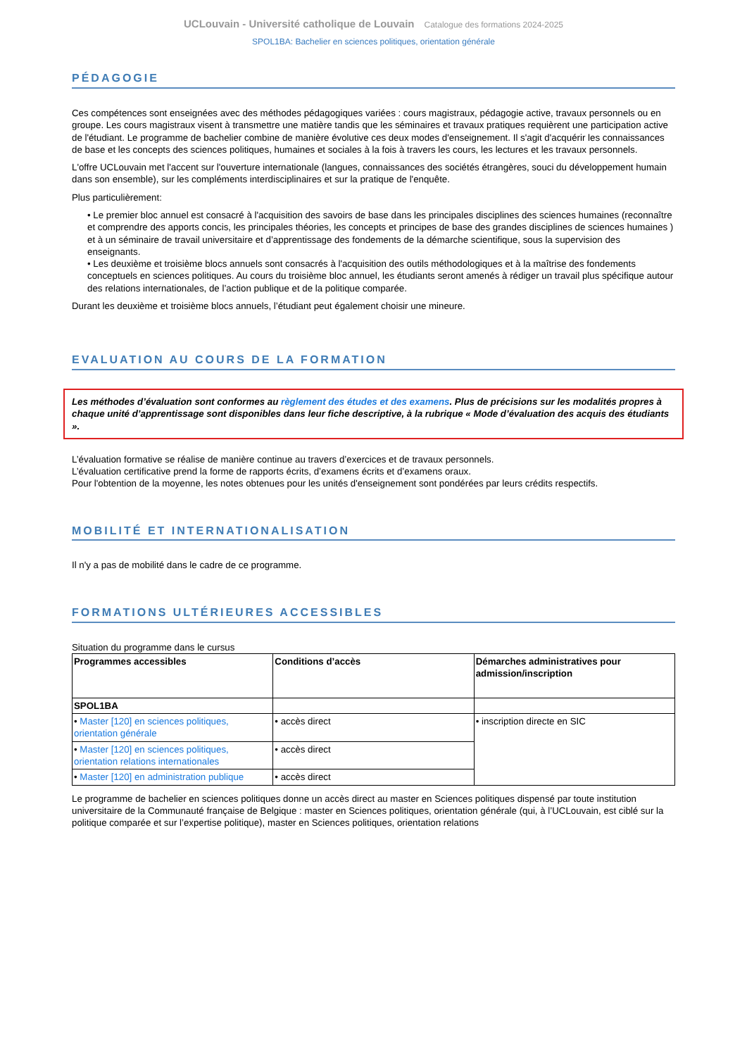UCLouvain - Université catholique de Louvain Catalogue des formations 2024-2025
SPOL1BA: Bachelier en sciences politiques, orientation générale
PÉDAGOGIE
Ces compétences sont enseignées avec des méthodes pédagogiques variées : cours magistraux, pédagogie active, travaux personnels ou en groupe. Les cours magistraux visent à transmettre une matière tandis que les séminaires et travaux pratiques requièrent une participation active de l'étudiant. Le programme de bachelier combine de manière évolutive ces deux modes d'enseignement. Il s'agit d'acquérir les connaissances de base et les concepts des sciences politiques, humaines et sociales à la fois à travers les cours, les lectures et les travaux personnels.
L'offre UCLouvain met l'accent sur l'ouverture internationale (langues, connaissances des sociétés étrangères, souci du développement humain dans son ensemble), sur les compléments interdisciplinaires et sur la pratique de l'enquête.
Plus particulièrement:
• Le premier bloc annuel est consacré à l'acquisition des savoirs de base dans les principales disciplines des sciences humaines (reconnaître et comprendre des apports concis, les principales théories, les concepts et principes de base des grandes disciplines de sciences humaines ) et à un séminaire de travail universitaire et d’apprentissage des fondements de la démarche scientifique, sous la supervision des enseignants.
• Les deuxième et troisième blocs annuels sont consacrés à l'acquisition des outils méthodologiques et à la maîtrise des fondements conceptuels en sciences politiques. Au cours du troisième bloc annuel, les étudiants seront amenés à rédiger un travail plus spécifique autour des relations internationales, de l’action publique et de la politique comparée.
Durant les deuxième et troisième blocs annuels, l’étudiant peut également choisir une mineure.
EVALUATION AU COURS DE LA FORMATION
Les méthodes d’évaluation sont conformes au règlement des études et des examens. Plus de précisions sur les modalités propres à chaque unité d’apprentissage sont disponibles dans leur fiche descriptive, à la rubrique « Mode d’évaluation des acquis des étudiants ».
L’évaluation formative se réalise de manière continue au travers d’exercices et de travaux personnels.
L’évaluation certificative prend la forme de rapports écrits, d’examens écrits et d’examens oraux.
Pour l'obtention de la moyenne, les notes obtenues pour les unités d'enseignement sont pondérées par leurs crédits respectifs.
MOBILITÉ ET INTERNATIONALISATION
Il n'y a pas de mobilité dans le cadre de ce programme.
FORMATIONS ULTÉRIEURES ACCESSIBLES
Situation du programme dans le cursus
| Programmes accessibles | Conditions d’accès | Démarches administratives pour admission/inscription |
| --- | --- | --- |
| SPOL1BA | | |
| • Master [120] en sciences politiques, orientation générale | • accès direct | • inscription directe en SIC |
| • Master [120] en sciences politiques, orientation relations internationales | • accès direct | |
| • Master [120] en administration publique | • accès direct | |
Le programme de bachelier en sciences politiques donne un accès direct au master en Sciences politiques dispensé par toute institution universitaire de la Communauté française de Belgique : master en Sciences politiques, orientation générale (qui, à l’UCLouvain, est ciblé sur la politique comparée et sur l’expertise politique), master en Sciences politiques, orientation relations